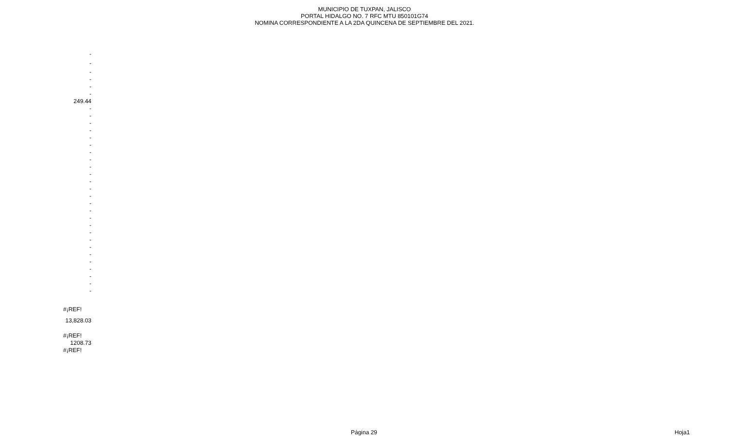MUNICIPIO DE TUXPAN, JALISCO
PORTAL HIDALGO NO. 7 RFC MTU 850101G74
NOMINA CORRESPONDIENTE A LA 2DA QUINCENA DE SEPTIEMBRE DEL 2021.
| - |
| - |
| - |
| - |
| - |
| - |
| 249.44 |
| - |
| - |
| - |
| - |
| - |
| - |
| - |
| - |
| - |
| - |
| - |
| - |
| - |
| - |
| - |
| - |
| - |
| - |
| - |
| - |
| - |
| - |
| - |
| - |
| - |
| - |
| #¡REF! |
| 13,828.03 |
| #¡REF! |
| 1208.73 |
| #¡REF! |
Página 29 Hoja1